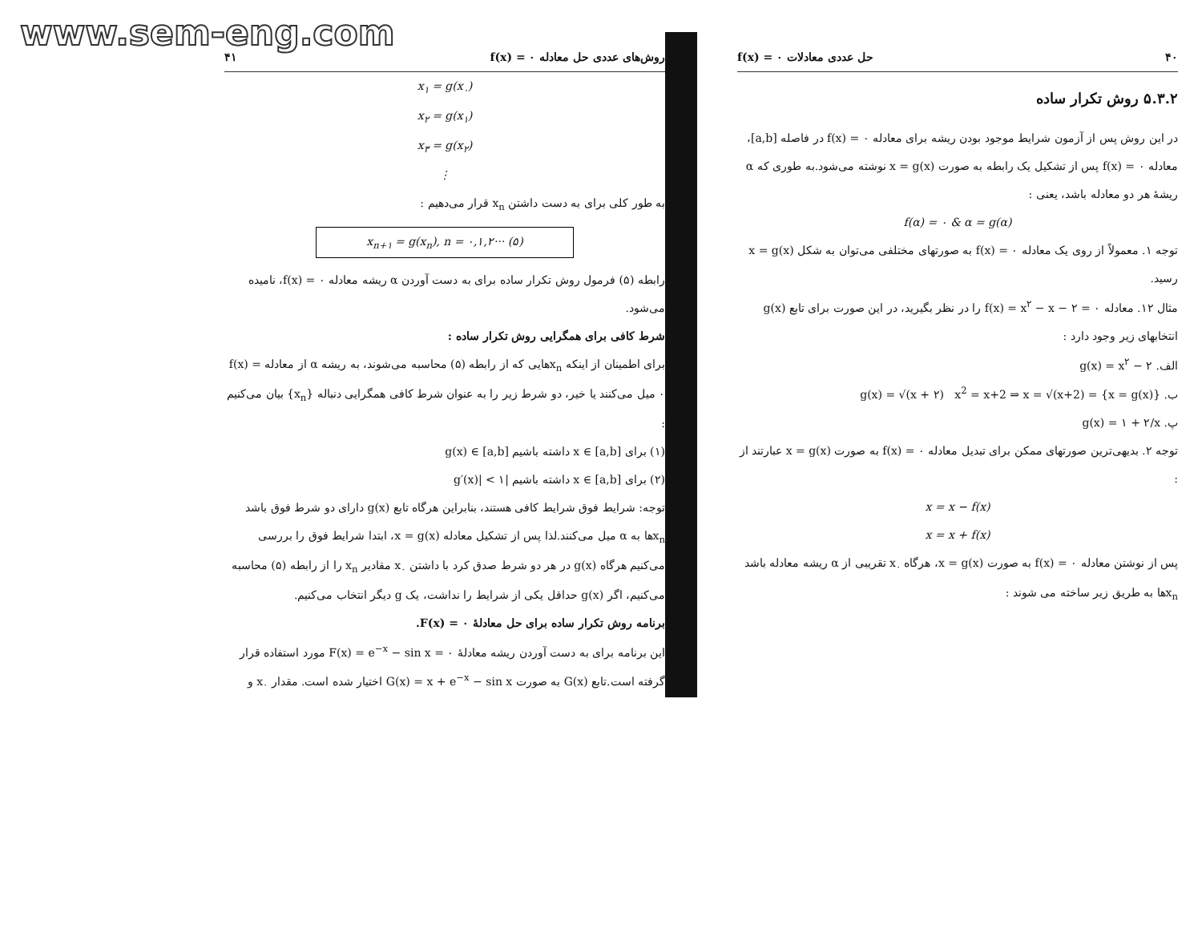www.sem-eng.com
۴۰ حل عددی معادلات f(x) = ۰
۵.۳.۲ روش تکرار ساده
در این روش پس از آزمون شرایط موجود بودن ریشه برای معادله f(x) = ۰ در فاصله [a,b]، معادله f(x) = ۰ پس از تشکیل یک رابطه به صورت x = g(x) نوشته می‌شود.به طوری که α ریشهٔ هر دو معادله باشد، یعنی :
f(α) = ۰ & α = g(α)
توجه ۱. معمولاً از روی یک معادله f(x) = ۰ به صورتهای مختلفی می‌توان به شکل x = g(x) رسید.
مثال ۱۲. معادله f(x) = x<sup>۲</sup> − x − ۲ = ۰ را در نظر بگیرید، در این صورت برای تابع g(x) انتخابهای زیر وجود دارد :
الف. g(x) = x<sup>۲</sup> − ۲
ب. g(x) = √(x + ۲) x<sup>2</sup> = x+2 ⇒ x = √(x+2) = {x = g(x)}
پ. g(x) = ۱ + ۲/x
توجه ۲. بدیهی‌ترین صورتهای ممکن برای تبدیل معادله f(x) = ۰ به صورت x = g(x) عبارتند از :
x = x − f(x)
x = x + f(x)
پس از نوشتن معادله f(x) = ۰ به صورت x = g(x)، هرگاه x<sub>۰</sub> تقریبی از α ریشه معادله باشد x<sub>n</sub>ها به طریق زیر ساخته می شوند :
روش‌های عددی حل معادله f(x) = ۰ ۴۱
x<sub>۱</sub> = g(x<sub>۰</sub>)
x<sub>۲</sub> = g(x<sub>۱</sub>)
x<sub>۳</sub> = g(x<sub>۲</sub>)
⋮
به طور کلی برای به دست داشتن x<sub>n</sub> قرار می‌دهیم :
x<sub>n+۱</sub> = g(x<sub>n</sub>), n = ۰,۱,۲··· (۵)
رابطه (۵) فرمول روش تکرار ساده برای به دست آوردن α ریشه معادله f(x) = ۰، نامیده می‌شود.
شرط کافی برای همگرایی روش تکرار ساده :
برای اطمینان از اینکه x<sub>n</sub>هایی که از رابطه (۵) محاسبه می‌شوند، به ریشه α از معادله f(x) = ۰ میل می‌کنند یا خیر، دو شرط زیر را به عنوان شرط کافی همگرایی دنباله {x<sub>n</sub>} بیان می‌کنیم :
(۱) برای x ∈ [a,b] داشته باشیم g(x) ∈ [a,b]
(۲) برای x ∈ [a,b] داشته باشیم |g′(x)| < ۱
توجه: شرایط فوق شرایط کافی هستند، بنابراین هرگاه تابع g(x) دارای دو شرط فوق باشد x<sub>n</sub>ها به α میل می‌کنند.لذا پس از تشکیل معادله x = g(x)، ابتدا شرایط فوق را بررسی می‌کنیم هرگاه g(x) در هر دو شرط صدق کرد با داشتن x<sub>۰</sub> مقادیر x<sub>n</sub> را از رابطه (۵) محاسبه می‌کنیم، اگر g(x) حداقل یکی از شرایط را نداشت، یک g دیگر انتخاب می‌کنیم.
برنامه روش تکرار ساده برای حل معادلهٔ F(x) = ۰.
این برنامه برای به دست آوردن ریشه معادلهٔ F(x) = e<sup>−x</sup> − sin x = ۰ مورد استفاده قرار گرفته است.تابع G(x) به صورت G(x) = x + e<sup>−x</sup> − sin x اختیار شده است. مقدار x<sub>۰</sub> و